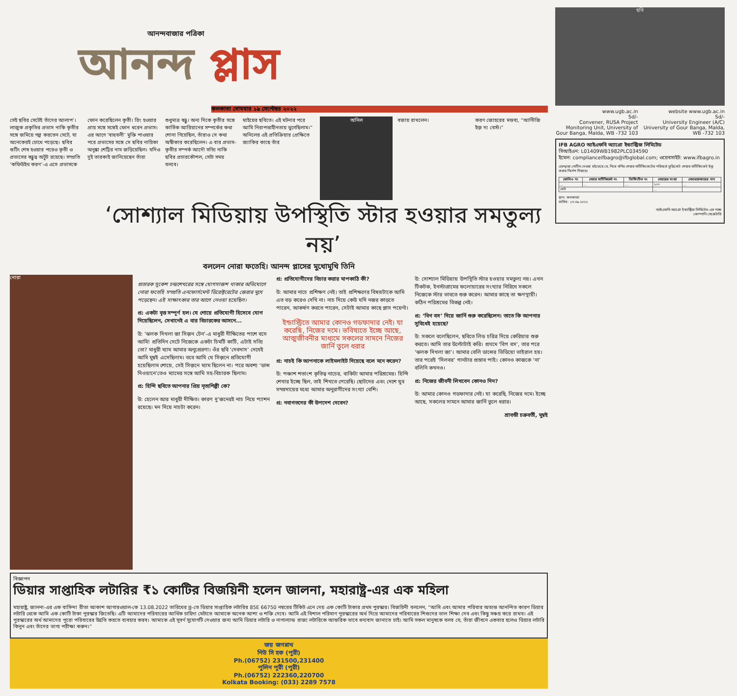আনন্দবাজার পত্রিকা
আনন্দ প্লাস
কলকাতা সোমবার ১৯ সেপ্টেম্বর ২০২২
সেই ছবির সেটেই তাঁদের আলাপ’। লাজুক প্রকৃতির প্রভাস নাকি কৃতীর সঙ্গে জমিয়ে গল্প করতেন সেটে, যা অনেকেরই চোখে পড়েছে। ছবির শুটিং শেষ হওয়ার পরেও কৃতী ও প্রভাসের বন্ধুত্ব অটুট রয়েছে। সম্প্রতি ‘কফিউইথ করণ’-এ এসে প্রভাসকে
ফোন করেছিলেন কৃতী। রিং হওয়ার প্রায় সঙ্গে সঙ্গেই ফোন ধরেন প্রভাস। এর আগে ‘বাহুবলী’ মুক্তি পাওয়ার পরে প্রভাসের সঙ্গে সে ছবির নায়িকা অনুষ্কা শেট্টির নাম জড়িয়েছিল। যদিও দুই তারকাই জানিয়েছেন তাঁরা
শুধুমাত্র বন্ধু। অন্য দিকে কৃতীর সঙ্গে কার্তিক আরিয়ানের সম্পর্কের কথা শোনা গিয়েছিল, তাঁরাও সে কথা অস্বীকার করেছিলেন। এ বার প্রভাস-কৃতীর সম্পর্ক আদৌ সত্যি নাকি ছবির প্রচারকৌশল, সেটা সময় বলবে।
ঘাইয়ের ছবিতে। এই ঘটনার পরে আমি নিরাপত্তাহীনতায় ভুগেছিলাম।” অনিলের এই প্রতিক্রিয়ার প্রেক্ষিতে জ্যাকির কাছে তাঁর
অনিল বজায় রাখলেন। করণ জোহরের মন্তব্য, “আন্টিজি ইজ় দ্য বেস্ট।”
‘সোশ্যাল মিডিয়ায় উপস্থিতি স্টার হওয়ার সমতুল্য নয়’
বললেন নোরা ফতেহি। আনন্দ প্লাসের মুখোমুখি তিনি
নোরা
প্রতারক সুকেশ চন্দ্রশেখরের সঙ্গে যোগসাজশ থাকার অভিযোগে নোরা ফতেহি সম্প্রতি এনফোর্সমেন্ট ডিরেক্টরেটের জেরার মুখে পড়েছেন। এই সাক্ষাৎকার তার আগে নেওয়া হয়েছিল।
প্র: একটা বৃত্ত সম্পূর্ণ হল। যে শোয়ে প্রতিযোগী হিসেবে যোগ দিয়েছিলেন, সেখানেই এ বার বিচারকের আসনে...
উ: ‘ঝলক দিখলা জা সিজ়ন টেন’-এ মাধুরী দীক্ষিতের পাশে বসে আমি! প্রতিদিন সেটে নিজেকে একটা চিমটি কাটি, এটাই সত্যি তো? মাধুরী ম্যাম আমার অনুপ্রেরণা। ওঁর ছবি ‘দেবদাস’ দেখেই আমি মুম্বই এসেছিলাম। তবে আমি যে সিজ়নে প্রতিযোগী হয়েছিলাম শোয়ে, সেই সিজ়নে ম্যাম ছিলেন না। পরে অবশ্য ‘ডান্স দিওয়ানে’তেও ম্যামের সঙ্গে আমি সহ-বিচারক ছিলাম।
প্র: হিন্দি ছবিতে আপনার প্রিয় নৃত্যশিল্পী কে?
উ: হেলেন আর মাধুরী দীক্ষিত। কারণ দু’জনেরই নাচ নিয়ে প্যাশন রয়েছে। মন দিয়ে নাচটা করেন।
প্র: প্রতিযোগীদের বিচার করার মাপকাঠি কী?
উ: আমার নাচে প্রশিক্ষণ নেই। তাই প্রশিক্ষণের বিষয়টাকে আমি এত বড় করেও দেখি না। নাচ দিয়ে কেউ যদি নজর কাড়তে পারেন, আকর্ষণ করতে পারেন, সেটাই আমার কাছে প্লাস পয়েন্ট।
ইন্ডাস্ট্রিতে আমার কোনও গডফাদার নেই। যা করেছি, নিজের দমে। ভবিষ্যতে ইচ্ছে আছে, আত্মজীবনীর মাধ্যমে সকলের সামনে নিজের জার্নি তুলে ধরার
প্র: নাচই কি আপনাকে লাইমলাইট দিয়েছে বলে মনে করেন?
উ: পঞ্চাশ শতাংশ কৃতিত্ব নাচের, বাকিটা আমার পরিশ্রমের। হিন্দি শেখার ইচ্ছে ছিল, তাই শিখতে পেরেছি। ছোটদের এবং দেশে যুব সম্প্রদায়ের মধ্যে আমার অনুরাগীদের সংখ্যা বেশি।
প্র: নবাগতদের কী উপদেশ দেবেন?
উ: সোশ্যাল মিডিয়ায় উপস্থিতি স্টার হওয়ার সমতুল্য নয়। এখন টিকটক, ইনস্টাগ্রামের ফলোয়ারের সংখ্যার নিরিখে সকলে নিজেকে স্টার ভাবতে শুরু করেন। আমার কাছে তা ক্ষণস্থায়ী। কঠিন পরিশ্রমের বিকল্প নেই।
প্র: ‘বিগ বস’ দিয়ে জার্নি শুরু করেছিলেন। তাতে কি আপনার সুবিধেই হয়েছে?
উ: সকলে বলেছিলেন, ছবিতে লিড চরিত্র দিয়ে কেরিয়ার শুরু করতে। আমি তার উল্টোটাই করি। প্রথমে ‘বিগ বস’, তার পরে ‘ঝলক দিখলা জা’। আমার বেলি ডান্সের ভিডিয়ো ভাইরাল হয়। তার পরেই ‘দিলবর’ গানটার প্রস্তাব পাই। কোনও কাজকে ‘না’ বলিনি কখনও।
প্র: নিজের জীবনী লিখবেন কোনও দিন?
উ: আমার কোনও গডফাদার নেই। যা করেছি, নিজের দমে। ইচ্ছে আছে, সকলের সামনে আমার জার্নি তুলে ধরার।
শ্রাবন্তী চক্রবর্তী, মুম্বই
বিজ্ঞাপন
ডিয়ার সাপ্তাহিক লটারির ₹১ কোটির বিজয়িনী হলেন জালনা, মহারাষ্ট্র-এর এক মহিলা
মহারাষ্ট্র, জালনা-এর এক বাসিন্দা রীতা আকাশ আগারওয়াল-কে 13.08.2022 তারিখের ড্র-তে ডিয়ার সাপ্তাহিক লটারির 85E 66750 নম্বরের টিকিট এনে দেয় এক কোটি টাকার প্রথম পুরস্কার। বিজয়িনী বললেন, “আমি এবং আমার পরিবার অত্যন্ত আনন্দিত কারণ ডিয়ার লটারি থেকে আমি এক কোটি টাকা পুরস্কার জিতেছি। এটি আমাদের পরিবারের আর্থিক চাহিদা মেটাতে আমাকে অনেক আশা ও শক্তি দেবে। আমি এই বিশাল পরিমাণ পুরস্কারের অর্থ দিয়ে আমাদের পরিবারের শিশুদের ভাল শিক্ষা দেব এবং কিছু সঞ্চয় করে রাখব। এই পুরস্কারের অর্থ আমাদের পুরো পরিবারের উন্নতি করতে ব্যবহার করব। আমাকে এই সুবর্ণ সুযোগটি দেওয়ার জন্য আমি ডিয়ার লটারি ও নাগাল্যান্ড রাজ্য লটারিকে আন্তরিক ভাবে ধন্যবাদ জানাতে চাই। আমি সকল মানুষকে বলব যে, তাঁরা জীবনে একবার হলেও ডিয়ার লটারি কিনুন এবং তাঁদের ভাগ্য পরীক্ষা করুন।”
জয় জগন্নাথ
নিউ সি হক (পুরী)
Ph.(06752) 231500,231400
পুলিন পুরী (পুরী)
Ph.(06752) 222360,220700
Kolkata Booking: (033) 2289 7578
ছবি
www.ugb.ac.in
Sd/-
Convener, RUSA Project Monitoring Unit, University of Gour Banga, Malda, WB -732 103
website www.ugb.ac.in
Sd/-
University Engineer (A/C) University of Gour Banga, Malda, WB -732 103
IFB AGRO আইএফবি অ্যাগ্রো ইন্ডাস্ট্রিজ লিমিটেড
সিআইএন: L01409WB1982PLC034590
ইমেল: complianceifbagro@ifbglobal.com; ওয়েবসাইট: www.ifbagro.in
এতদ্দ্বারা নোটিস দেওয়া হইতেছে যে, নিম্নে বর্ণিত শেয়ার সার্টিফিকেটের পরিবর্তে ডুপ্লিকেট শেয়ার সার্টিফিকেট ইস্যু করার নির্দেশ দিয়াছে।
| ফোলিও নং | শেয়ার সার্টিফিকেট নং | ডিস্টিংটিভ নং | শেয়ারের সংখ্যা | শেয়ারহোল্ডারের নাম |
| --- | --- | --- | --- | --- |
| ... | ... | ... | ১০০ | ... |
| মোট | | | ... | |
স্থান: কলকাতা
তারিখ: ১৭.০৯.২০২২
আইএফবি অ্যাগ্রো ইন্ডাস্ট্রিজ লিমিটেড-এর পক্ষে
কোম্পানি সেক্রেটারি